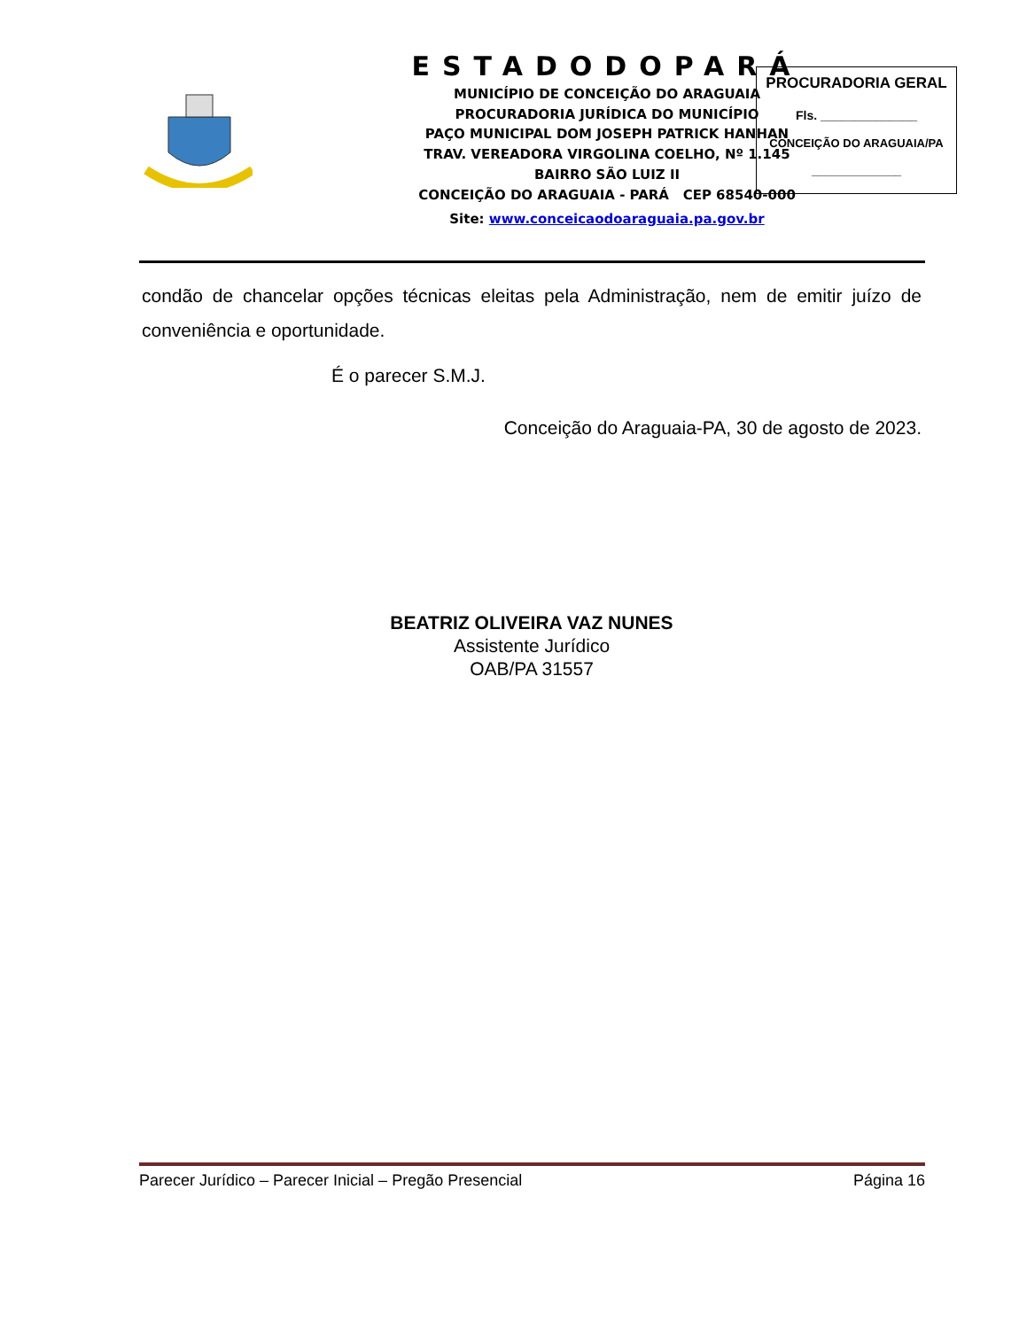ESTADODOPARÁ
MUNICÍPIO DE CONCEIÇÃO DO ARAGUAIA
PROCURADORIA JURÍDICA DO MUNICÍPIO
PAÇO MUNICIPAL DOM JOSEPH PATRICK HANHAN
TRAV. VEREADORA VIRGOLINA COELHO, Nº 1.145
BAIRRO SÃO LUIZ II
CONCEIÇÃO DO ARAGUAIA - PARÁ CEP 68540-000
Site: www.conceicaodoaraguaia.pa.gov.br
PROCURADORIA GERAL
Fls. ______________
CONCEIÇÃO DO ARAGUAIA/PA
______________
condão de chancelar opções técnicas eleitas pela Administração, nem de emitir juízo de conveniência e oportunidade.
É o parecer S.M.J.
Conceição do Araguaia-PA, 30 de agosto de 2023.
BEATRIZ OLIVEIRA VAZ NUNES
Assistente Jurídico
OAB/PA 31557
Parecer Jurídico – Parecer Inicial – Pregão Presencial Página 16